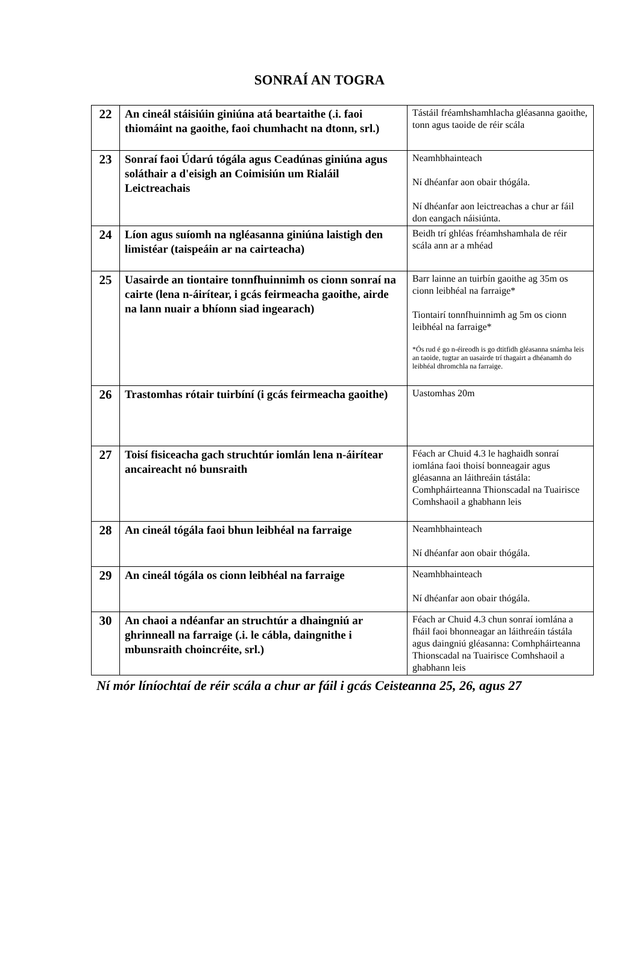SONRAÍ AN TOGRA
| 22 | An cineál stáisiúin giniúna atá beartaithe (.i. faoi thiomáint na gaoithe, faoi chumhacht na dtonn, srl.) | Tástáil fréamhshamhlacha gléasanna gaoithe, tonn agus taoide de réir scála |
| 23 | Sonraí faoi Údarú tógála agus Ceadúnas giniúna agus soláthair a d'eisigh an Coimisiún um Rialáil Leictreachais | Neamhbhainteach Ní dhéanfar aon obair thógála. Ní dhéanfar aon leictreachas a chur ar fáil don eangach náisiúnta. |
| 24 | Líon agus suíomh na ngléasanna giniúna laistigh den limistéar (taispeáin ar na cairteacha) | Beidh trí ghléas fréamhshamhala de réir scála ann ar a mhéad |
| 25 | Uasairde an tiontaire tonnfhuinnimh os cionn sonraí na cairte (lena n-áirítear, i gcás feirmeacha gaoithe, airde na lann nuair a bhíonn siad ingearach) | Barr lainne an tuirbín gaoithe ag 35m os cionn leibhéal na farraige* Tiontairí tonnfhuinnimh ag 5m os cionn leibhéal na farraige* *Ós rud é go n-éireodh is go dtitfidh gléasanna snámha leis an taoide, tugtar an uasairde trí thagairt a dhéanamh do leibhéal dhromchla na farraige. |
| 26 | Trastomhas rótair tuirbíní (i gcás feirmeacha gaoithe) | Uastomhas 20m |
| 27 | Toisí fisiceacha gach struchtúr iomlán lena n-áirítear ancaireacht nó bunsraith | Féach ar Chuid 4.3 le haghaidh sonraí iomlána faoi thoisí bonneagair agus gléasanna an láithreáin tástála: Comhpháirteanna Thionscadal na Tuairisce Comhshaoil a ghabhann leis |
| 28 | An cineál tógála faoi bhun leibhéal na farraige | Neamhbhainteach Ní dhéanfar aon obair thógála. |
| 29 | An cineál tógála os cionn leibhéal na farraige | Neamhbhainteach Ní dhéanfar aon obair thógála. |
| 30 | An chaoi a ndéanfar an struchtúr a dhaingniú ar ghrinneall na farraige (.i. le cábla, daingnithe i mbunsraith choincréite, srl.) | Féach ar Chuid 4.3 chun sonraí iomlána a fháil faoi bhonneagar an láithreáin tástála agus daingniú gléasanna: Comhpháirteanna Thionscadal na Tuairisce Comhshaoil a ghabhann leis |
Ní mór líníochtaí de réir scála a chur ar fáil i gcás Ceisteanna 25, 26, agus 27